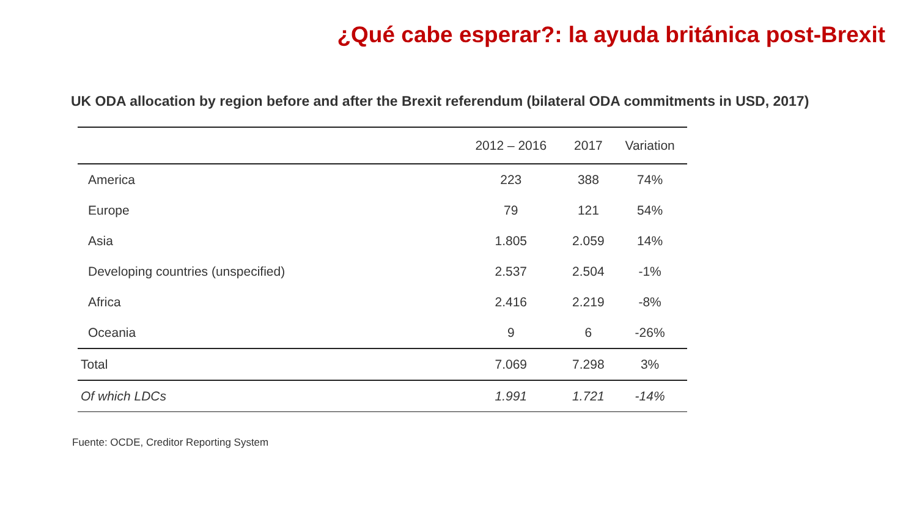¿Qué cabe esperar?: la ayuda británica post-Brexit
UK ODA allocation by region before and after the Brexit referendum (bilateral ODA commitments in USD, 2017)
| | 2012 – 2016 | 2017 | Variation |
| --- | --- | --- | --- |
| America | 223 | 388 | 74% |
| Europe | 79 | 121 | 54% |
| Asia | 1.805 | 2.059 | 14% |
| Developing countries (unspecified) | 2.537 | 2.504 | -1% |
| Africa | 2.416 | 2.219 | -8% |
| Oceania | 9 | 6 | -26% |
| Total | 7.069 | 7.298 | 3% |
| Of which LDCs | 1.991 | 1.721 | -14% |
Fuente: OCDE, Creditor Reporting System